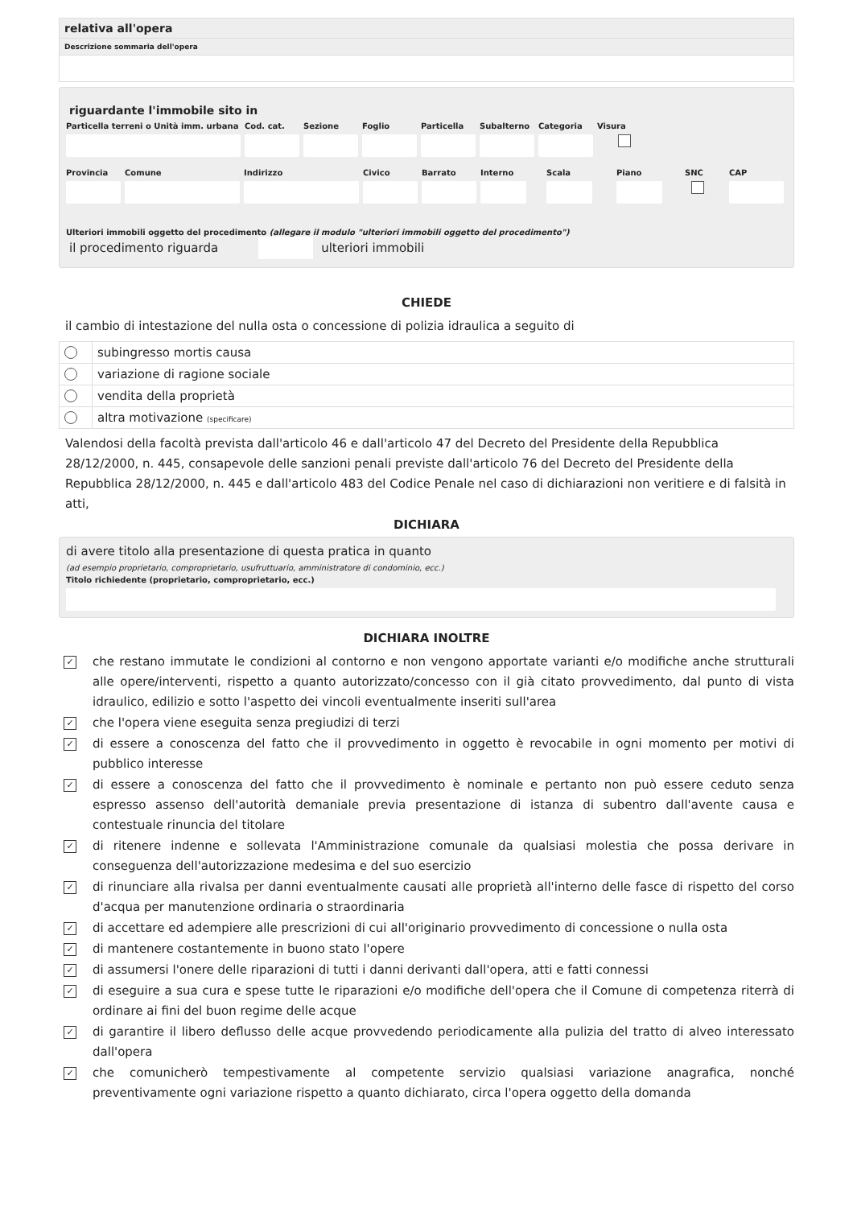relativa all'opera
Descrizione sommaria dell'opera
riguardante l'immobile sito in
Particella terreni o Unità imm. urbana
Cod. cat. Sezione Foglio Particella Subalterno Categoria Visura
Provincia Comune Indirizzo Civico Barrato Interno Scala Piano SNC CAP
Ulteriori immobili oggetto del procedimento (allegare il modulo "ulteriori immobili oggetto del procedimento")
il procedimento riguarda ulteriori immobili
CHIEDE
il cambio di intestazione del nulla osta o concessione di polizia idraulica a seguito di
| | subingresso mortis causa |
| | variazione di ragione sociale |
| | vendita della proprietà |
| | altra motivazione (specificare) |
Valendosi della facoltà prevista dall'articolo 46 e dall'articolo 47 del Decreto del Presidente della Repubblica 28/12/2000, n. 445, consapevole delle sanzioni penali previste dall'articolo 76 del Decreto del Presidente della Repubblica 28/12/2000, n. 445 e dall'articolo 483 del Codice Penale nel caso di dichiarazioni non veritiere e di falsità in atti,
DICHIARA
di avere titolo alla presentazione di questa pratica in quanto
(ad esempio proprietario, comproprietario, usufruttuario, amministratore di condominio, ecc.)
Titolo richiedente (proprietario, comproprietario, ecc.)
DICHIARA INOLTRE
✓ che restano immutate le condizioni al contorno e non vengono apportate varianti e/o modifiche anche strutturali alle opere/interventi, rispetto a quanto autorizzato/concesso con il già citato provvedimento, dal punto di vista idraulico, edilizio e sotto l'aspetto dei vincoli eventualmente inseriti sull'area
✓ che l'opera viene eseguita senza pregiudizi di terzi
✓ di essere a conoscenza del fatto che il provvedimento in oggetto è revocabile in ogni momento per motivi di pubblico interesse
✓ di essere a conoscenza del fatto che il provvedimento è nominale e pertanto non può essere ceduto senza espresso assenso dell'autorità demaniale previa presentazione di istanza di subentro dall'avente causa e contestuale rinuncia del titolare
✓ di ritenere indenne e sollevata l'Amministrazione comunale da qualsiasi molestia che possa derivare in conseguenza dell'autorizzazione medesima e del suo esercizio
✓ di rinunciare alla rivalsa per danni eventualmente causati alle proprietà all'interno delle fasce di rispetto del corso d'acqua per manutenzione ordinaria o straordinaria
✓ di accettare ed adempiere alle prescrizioni di cui all'originario provvedimento di concessione o nulla osta
✓ di mantenere costantemente in buono stato l'opere
✓ di assumersi l'onere delle riparazioni di tutti i danni derivanti dall'opera, atti e fatti connessi
✓ di eseguire a sua cura e spese tutte le riparazioni e/o modifiche dell'opera che il Comune di competenza riterrà di ordinare ai fini del buon regime delle acque
✓ di garantire il libero deflusso delle acque provvedendo periodicamente alla pulizia del tratto di alveo interessato dall'opera
✓ che comunicherò tempestivamente al competente servizio qualsiasi variazione anagrafica, nonché preventivamente ogni variazione rispetto a quanto dichiarato, circa l'opera oggetto della domanda